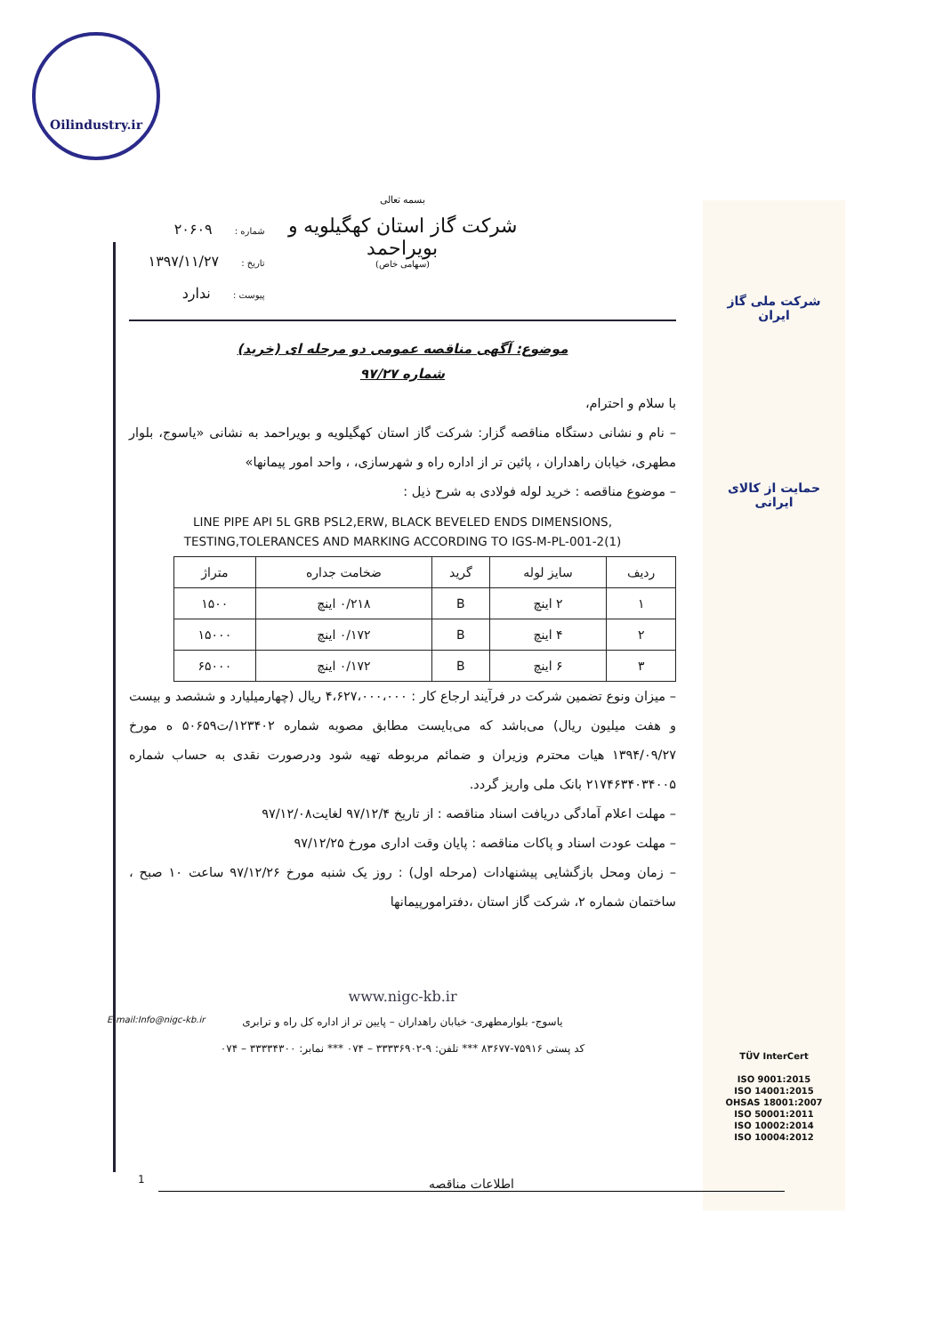Oilindustry.ir
شرکت ملی گاز ایران
حمایت از کالای ایرانی
بسمه تعالی
شرکت گاز استان کهگیلویه و بویراحمد
(سهامی خاص)
شماره : ۲۰۶۰۹
تاریخ : ۱۳۹۷/۱۱/۲۷
پیوست : ندارد
موضوع: آگهی مناقصه عمومی دو مرحله ای (خرید)
شماره ۹۷/۲۷
با سلام و احترام،
– نام و نشانی دستگاه مناقصه گزار: شرکت گاز استان کهگیلویه و بویراحمد به نشانی «یاسوج، بلوار مطهری، خیابان راهداران ، پائین تر از اداره راه و شهرسازی، ، واحد امور پیمانها»
– موضوع مناقصه : خرید لوله فولادی به شرح ذیل :
LINE PIPE API 5L GRB PSL2,ERW, BLACK BEVELED ENDS DIMENSIONS,
TESTING,TOLERANCES AND MARKING ACCORDING TO IGS-M-PL-001-2(1)
| ردیف | سایز لوله | گرید | ضخامت جداره | متراژ |
| --- | --- | --- | --- | --- |
| ۱ | ۲ اینچ | B | ۰/۲۱۸ اینچ | ۱۵۰۰ |
| ۲ | ۴ اینچ | B | ۰/۱۷۲ اینچ | ۱۵۰۰۰ |
| ۳ | ۶ اینچ | B | ۰/۱۷۲ اینچ | ۶۵۰۰۰ |
– میزان ونوع تضمین شرکت در فرآیند ارجاع کار : ۴،۶۲۷،۰۰۰،۰۰۰ ریال (چهارمیلیارد و ششصد و بیست و هفت میلیون ریال) می‌باشد که می‌بایست مطابق مصوبه شماره ۱۲۳۴۰۲/ت۵۰۶۵۹ ه مورخ ۱۳۹۴/۰۹/۲۷ هیات محترم وزیران و ضمائم مربوطه تهیه شود ودرصورت نقدی به حساب شماره ۲۱۷۴۶۳۴۰۳۴۰۰۵ بانک ملی واریز گردد.
– مهلت اعلام آمادگی دریافت اسناد مناقصه : از تاریخ ۹۷/۱۲/۴ لغایت۹۷/۱۲/۰۸
– مهلت عودت اسناد و پاکات مناقصه : پایان وقت اداری مورخ ۹۷/۱۲/۲۵
– زمان ومحل بازگشایی پیشنهادات (مرحله اول) : روز یک شنبه مورخ ۹۷/۱۲/۲۶ ساعت ۱۰ صبح ، ساختمان شماره ۲، شرکت گاز استان ،دفترامورپیمانها
www.nigc-kb.ir
یاسوج- بلوارمطهری- خیابان راهداران – پایین تر از اداره کل راه و ترابری
کد پستی ۷۵۹۱۶-۸۳۶۷۷ *** تلفن: ۹-۳۳۳۳۶۹۰۲ – ۰۷۴ *** نمابر: ۳۳۳۳۴۳۰۰ – ۰۷۴
TÜV InterCert
ISO 9001:2015
ISO 14001:2015
OHSAS 18001:2007
ISO 50001:2011
ISO 10002:2014
ISO 10004:2012
E-mail:Info@nigc-kb.ir
1 اطلاعات مناقصه